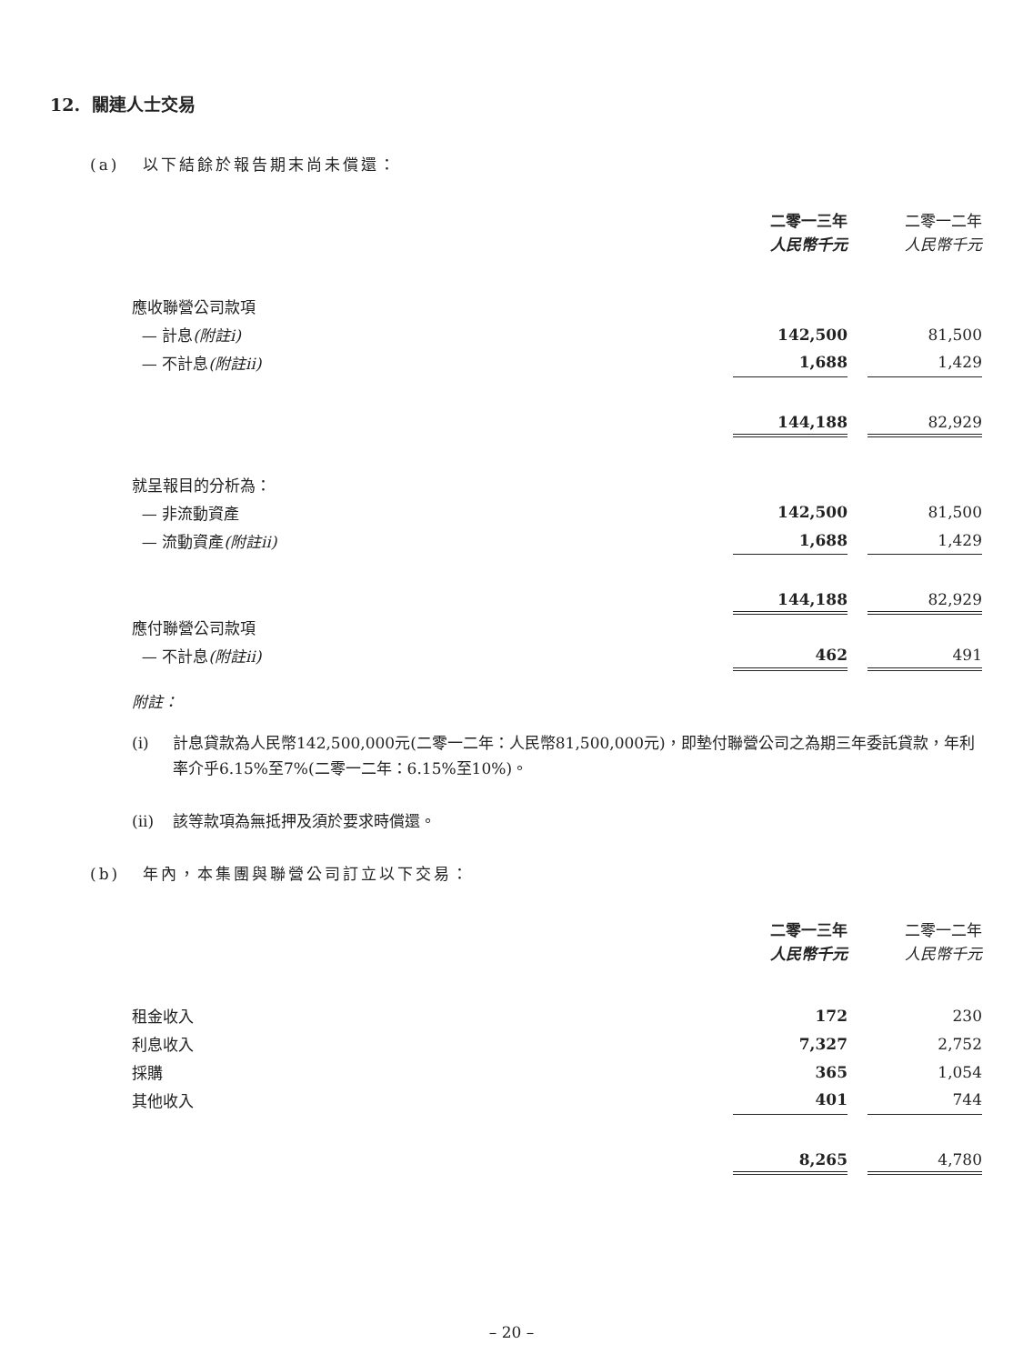12. 關連人士交易
(a) 以下結餘於報告期末尚未償還：
| | 二零一三年 人民幣千元 | | 二零一二年 人民幣千元 |
| 應收聯營公司款項 | | | |
| — 計息 (附註i) | 142,500 | | 81,500 |
| — 不計息 (附註ii) | 1,688 | | 1,429 |
| | 144,188 | | 82,929 |
| 就呈報目的分析為： | | | |
| — 非流動資產 | 142,500 | | 81,500 |
| — 流動資產 (附註ii) | 1,688 | | 1,429 |
| | 144,188 | | 82,929 |
| 應付聯營公司款項 | | | |
| — 不計息 (附註ii) | 462 | | 491 |
附註：
(i) 計息貸款為人民幣142,500,000元(二零一二年：人民幣81,500,000元)，即墊付聯營公司之為期三年委託貸款，年利率介乎6.15%至7%(二零一二年：6.15%至10%)。
(ii) 該等款項為無抵押及須於要求時償還。
(b) 年內，本集團與聯營公司訂立以下交易：
| | 二零一三年 人民幣千元 | | 二零一二年 人民幣千元 |
| 租金收入 | 172 | | 230 |
| 利息收入 | 7,327 | | 2,752 |
| 採購 | 365 | | 1,054 |
| 其他收入 | 401 | | 744 |
| | 8,265 | | 4,780 |
– 20 –